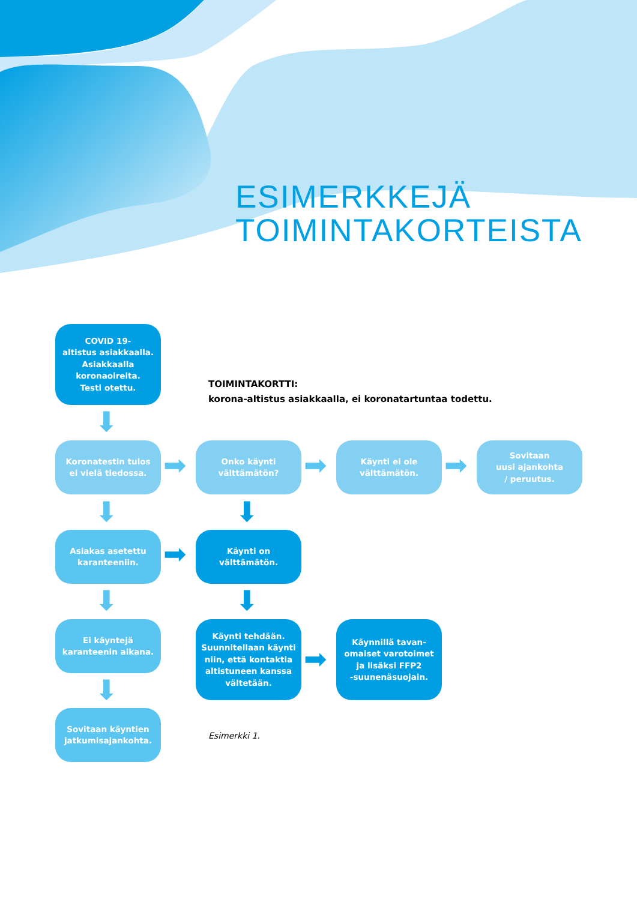ESIMERKKEJÄ
TOIMINTAKORTEISTA
TOIMINTAKORTTI:
korona-altistus asiakkaalla, ei koronatartuntaa todettu.
COVID 19-
altistus asiakkaalla.
Asiakkaalla
koronaoireita.
Testi otettu.
⬇
Koronatestin tulos
ei vielä tiedossa.
➡
Onko käynti
välttämätön?
➡
Käynti ei ole
välttämätön.
➡
Sovitaan
uusi ajankohta
/ peruutus.
⬇ ⬇
Asiakas asetettu
karanteeniin.
➡
Käynti on
välttämätön.
⬇ ⬇
Ei käyntejä
karanteenin aikana.
Käynti tehdään.
Suunnitellaan käynti
niin, että kontaktia
altistuneen kanssa
vältetään.
➡
Käynnillä tavan-
omaiset varotoimet
ja lisäksi FFP2
-suunenäsuojain.
⬇
Sovitaan käyntien
jatkumisajankohta.
Esimerkki 1.